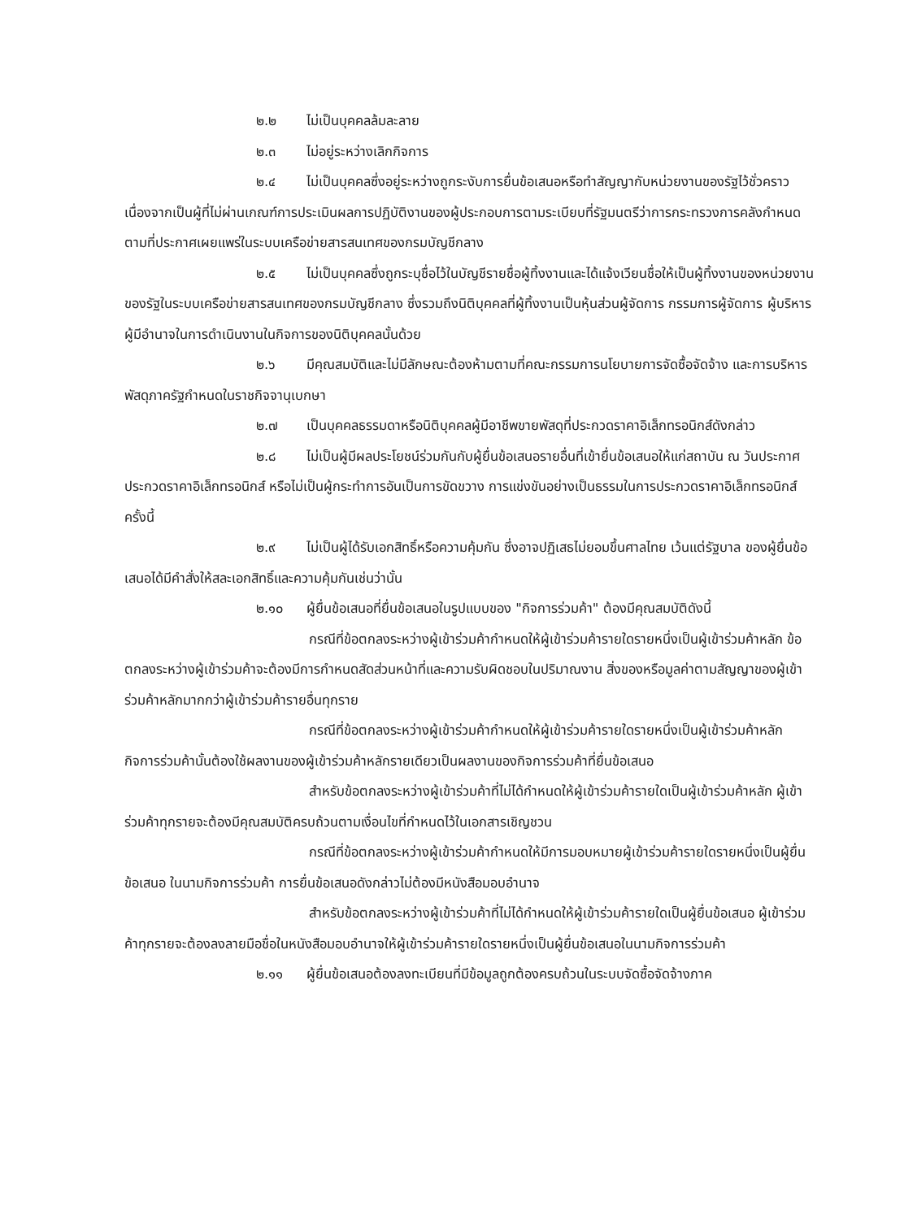๒.๒ ไม่เป็นบุคคลล้มละลาย
๒.๓ ไม่อยู่ระหว่างเลิกกิจการ
๒.๔ ไม่เป็นบุคคลซึ่งอยู่ระหว่างถูกระงับการยื่นข้อเสนอหรือทำสัญญากับหน่วยงานของรัฐไว้ชั่วคราว เนื่องจากเป็นผู้ที่ไม่ผ่านเกณฑ์การประเมินผลการปฏิบัติงานของผู้ประกอบการตามระเบียบที่รัฐมนตรีว่าการกระทรวงการคลังกำหนดตามที่ประกาศเผยแพร่ในระบบเครือข่ายสารสนเทศของกรมบัญชีกลาง
๒.๕ ไม่เป็นบุคคลซึ่งถูกระบุชื่อไว้ในบัญชีรายชื่อผู้ทิ้งงานและได้แจ้งเวียนชื่อให้เป็นผู้ทิ้งงานของหน่วยงานของรัฐในระบบเครือข่ายสารสนเทศของกรมบัญชีกลาง ซึ่งรวมถึงนิติบุคคลที่ผู้ทิ้งงานเป็นหุ้นส่วนผู้จัดการ กรรมการผู้จัดการ ผู้บริหาร ผู้มีอำนาจในการดำเนินงานในกิจการของนิติบุคคลนั้นด้วย
๒.๖ มีคุณสมบัติและไม่มีลักษณะต้องห้ามตามที่คณะกรรมการนโยบายการจัดซื้อจัดจ้าง และการบริหารพัสดุภาครัฐกำหนดในราชกิจจานุเบกษา
๒.๗ เป็นบุคคลธรรมดาหรือนิติบุคคลผู้มีอาชีพขายพัสดุที่ประกวดราคาอิเล็กทรอนิกส์ดังกล่าว
๒.๘ ไม่เป็นผู้มีผลประโยชน์ร่วมกันกับผู้ยื่นข้อเสนอรายอื่นที่เข้ายื่นข้อเสนอให้แก่สถาบัน ณ วันประกาศประกวดราคาอิเล็กทรอนิกส์ หรือไม่เป็นผู้กระทำการอันเป็นการขัดขวาง การแข่งขันอย่างเป็นธรรมในการประกวดราคาอิเล็กทรอนิกส์ครั้งนี้
๒.๙ ไม่เป็นผู้ได้รับเอกสิทธิ์หรือความคุ้มกัน ซึ่งอาจปฏิเสธไม่ยอมขึ้นศาลไทย เว้นแต่รัฐบาล ของผู้ยื่นข้อเสนอได้มีคำสั่งให้สละเอกสิทธิ์และความคุ้มกันเช่นว่านั้น
๒.๑๐ ผู้ยื่นข้อเสนอที่ยื่นข้อเสนอในรูปแบบของ "กิจการร่วมค้า" ต้องมีคุณสมบัติดังนี้
กรณีที่ข้อตกลงระหว่างผู้เข้าร่วมค้ากำหนดให้ผู้เข้าร่วมค้ารายใดรายหนึ่งเป็นผู้เข้าร่วมค้าหลัก ข้อตกลงระหว่างผู้เข้าร่วมค้าจะต้องมีการกำหนดสัดส่วนหน้าที่และความรับผิดชอบในปริมาณงาน สิ่งของหรือมูลค่าตามสัญญาของผู้เข้าร่วมค้าหลักมากกว่าผู้เข้าร่วมค้ารายอื่นทุกราย
กรณีที่ข้อตกลงระหว่างผู้เข้าร่วมค้ากำหนดให้ผู้เข้าร่วมค้ารายใดรายหนึ่งเป็นผู้เข้าร่วมค้าหลัก กิจการร่วมค้านั้นต้องใช้ผลงานของผู้เข้าร่วมค้าหลักรายเดียวเป็นผลงานของกิจการร่วมค้าที่ยื่นข้อเสนอ
สำหรับข้อตกลงระหว่างผู้เข้าร่วมค้าที่ไม่ได้กำหนดให้ผู้เข้าร่วมค้ารายใดเป็นผู้เข้าร่วมค้าหลัก ผู้เข้าร่วมค้าทุกรายจะต้องมีคุณสมบัติครบถ้วนตามเงื่อนไขที่กำหนดไว้ในเอกสารเชิญชวน
กรณีที่ข้อตกลงระหว่างผู้เข้าร่วมค้ากำหนดให้มีการมอบหมายผู้เข้าร่วมค้ารายใดรายหนึ่งเป็นผู้ยื่นข้อเสนอ ในนามกิจการร่วมค้า การยื่นข้อเสนอดังกล่าวไม่ต้องมีหนังสือมอบอำนาจ
สำหรับข้อตกลงระหว่างผู้เข้าร่วมค้าที่ไม่ได้กำหนดให้ผู้เข้าร่วมค้ารายใดเป็นผู้ยื่นข้อเสนอ ผู้เข้าร่วมค้าทุกรายจะต้องลงลายมือชื่อในหนังสือมอบอำนาจให้ผู้เข้าร่วมค้ารายใดรายหนึ่งเป็นผู้ยื่นข้อเสนอในนามกิจการร่วมค้า
๒.๑๑ ผู้ยื่นข้อเสนอต้องลงทะเบียนที่มีข้อมูลถูกต้องครบถ้วนในระบบจัดซื้อจัดจ้างภาค